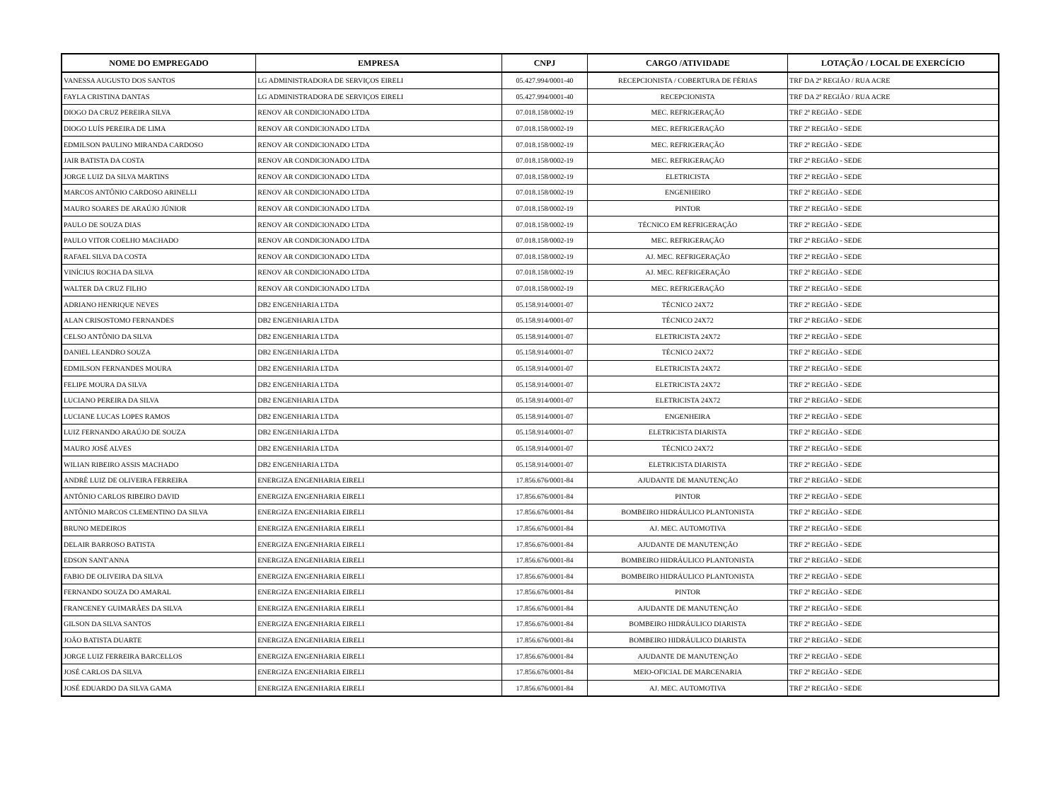| NOME DO EMPREGADO | EMPRESA | CNPJ | CARGO /ATIVIDADE | LOTAÇÃO / LOCAL DE EXERCÍCIO |
| --- | --- | --- | --- | --- |
| VANESSA AUGUSTO DOS SANTOS | LG ADMINISTRADORA DE SERVIÇOS EIRELI | 05.427.994/0001-40 | RECEPCIONISTA / COBERTURA DE FÉRIAS | TRF DA 2ª REGIÃO / RUA ACRE |
| FAYLA CRISTINA DANTAS | LG ADMINISTRADORA DE SERVIÇOS EIRELI | 05.427.994/0001-40 | RECEPCIONISTA | TRF DA 2ª REGIÃO / RUA ACRE |
| DIOGO DA CRUZ PEREIRA SILVA | RENOV AR CONDICIONADO LTDA | 07.018.158/0002-19 | MEC. REFRIGERAÇÃO | TRF 2ª REGIÃO - SEDE |
| DIOGO LUÍS PEREIRA DE LIMA | RENOV AR CONDICIONADO LTDA | 07.018.158/0002-19 | MEC. REFRIGERAÇÃO | TRF 2ª REGIÃO - SEDE |
| EDMILSON PAULINO MIRANDA CARDOSO | RENOV AR CONDICIONADO LTDA | 07.018.158/0002-19 | MEC. REFRIGERAÇÃO | TRF 2ª REGIÃO - SEDE |
| JAIR BATISTA DA COSTA | RENOV AR CONDICIONADO LTDA | 07.018.158/0002-19 | MEC. REFRIGERAÇÃO | TRF 2ª REGIÃO - SEDE |
| JORGE LUIZ DA SILVA MARTINS | RENOV AR CONDICIONADO LTDA | 07.018.158/0002-19 | ELETRICISTA | TRF 2ª REGIÃO - SEDE |
| MARCOS ANTÔNIO CARDOSO ARINELLI | RENOV AR CONDICIONADO LTDA | 07.018.158/0002-19 | ENGENHEIRO | TRF 2ª REGIÃO - SEDE |
| MAURO SOARES DE ARAÚJO JÚNIOR | RENOV AR CONDICIONADO LTDA | 07.018.158/0002-19 | PINTOR | TRF 2ª REGIÃO - SEDE |
| PAULO DE SOUZA DIAS | RENOV AR CONDICIONADO LTDA | 07.018.158/0002-19 | TÉCNICO EM REFRIGERAÇÃO | TRF 2ª REGIÃO - SEDE |
| PAULO VITOR COELHO MACHADO | RENOV AR CONDICIONADO LTDA | 07.018.158/0002-19 | MEC. REFRIGERAÇÃO | TRF 2ª REGIÃO - SEDE |
| RAFAEL SILVA DA COSTA | RENOV AR CONDICIONADO LTDA | 07.018.158/0002-19 | AJ. MEC. REFRIGERAÇÃO | TRF 2ª REGIÃO - SEDE |
| VINÍCIUS ROCHA DA SILVA | RENOV AR CONDICIONADO LTDA | 07.018.158/0002-19 | AJ. MEC. REFRIGERAÇÃO | TRF 2ª REGIÃO - SEDE |
| WALTER DA CRUZ FILHO | RENOV AR CONDICIONADO LTDA | 07.018.158/0002-19 | MEC. REFRIGERAÇÃO | TRF 2ª REGIÃO - SEDE |
| ADRIANO HENRIQUE NEVES | DB2 ENGENHARIA LTDA | 05.158.914/0001-07 | TÉCNICO 24X72 | TRF 2ª REGIÃO - SEDE |
| ALAN CRISOSTOMO FERNANDES | DB2 ENGENHARIA LTDA | 05.158.914/0001-07 | TÉCNICO 24X72 | TRF 2ª REGIÃO - SEDE |
| CELSO ANTÔNIO DA SILVA | DB2 ENGENHARIA LTDA | 05.158.914/0001-07 | ELETRICISTA 24X72 | TRF 2ª REGIÃO - SEDE |
| DANIEL LEANDRO SOUZA | DB2 ENGENHARIA LTDA | 05.158.914/0001-07 | TÉCNICO 24X72 | TRF 2ª REGIÃO - SEDE |
| EDMILSON FERNANDES MOURA | DB2 ENGENHARIA LTDA | 05.158.914/0001-07 | ELETRICISTA 24X72 | TRF 2ª REGIÃO - SEDE |
| FELIPE MOURA DA SILVA | DB2 ENGENHARIA LTDA | 05.158.914/0001-07 | ELETRICISTA 24X72 | TRF 2ª REGIÃO - SEDE |
| LUCIANO PEREIRA DA SILVA | DB2 ENGENHARIA LTDA | 05.158.914/0001-07 | ELETRICISTA 24X72 | TRF 2ª REGIÃO - SEDE |
| LUCIANE LUCAS LOPES RAMOS | DB2 ENGENHARIA LTDA | 05.158.914/0001-07 | ENGENHEIRA | TRF 2ª REGIÃO - SEDE |
| LUIZ FERNANDO ARAÚJO DE SOUZA | DB2 ENGENHARIA LTDA | 05.158.914/0001-07 | ELETRICISTA DIARISTA | TRF 2ª REGIÃO - SEDE |
| MAURO JOSÉ ALVES | DB2 ENGENHARIA LTDA | 05.158.914/0001-07 | TÉCNICO 24X72 | TRF 2ª REGIÃO - SEDE |
| WILIAN RIBEIRO ASSIS MACHADO | DB2 ENGENHARIA LTDA | 05.158.914/0001-07 | ELETRICISTA DIARISTA | TRF 2ª REGIÃO - SEDE |
| ANDRÉ LUIZ DE OLIVEIRA FERREIRA | ENERGIZA ENGENHARIA EIRELI | 17.856.676/0001-84 | AJUDANTE DE MANUTENÇÃO | TRF 2ª REGIÃO - SEDE |
| ANTÔNIO CARLOS RIBEIRO DAVID | ENERGIZA ENGENHARIA EIRELI | 17.856.676/0001-84 | PINTOR | TRF 2ª REGIÃO - SEDE |
| ANTÔNIO MARCOS CLEMENTINO DA SILVA | ENERGIZA ENGENHARIA EIRELI | 17.856.676/0001-84 | BOMBEIRO HIDRÁULICO PLANTONISTA | TRF 2ª REGIÃO - SEDE |
| BRUNO MEDEIROS | ENERGIZA ENGENHARIA EIRELI | 17.856.676/0001-84 | AJ. MEC. AUTOMOTIVA | TRF 2ª REGIÃO - SEDE |
| DELAIR BARROSO BATISTA | ENERGIZA ENGENHARIA EIRELI | 17.856.676/0001-84 | AJUDANTE DE MANUTENÇÃO | TRF 2ª REGIÃO - SEDE |
| EDSON SANT'ANNA | ENERGIZA ENGENHARIA EIRELI | 17.856.676/0001-84 | BOMBEIRO HIDRÁULICO PLANTONISTA | TRF 2ª REGIÃO - SEDE |
| FABIO DE OLIVEIRA DA SILVA | ENERGIZA ENGENHARIA EIRELI | 17.856.676/0001-84 | BOMBEIRO HIDRÁULICO PLANTONISTA | TRF 2ª REGIÃO - SEDE |
| FERNANDO SOUZA DO AMARAL | ENERGIZA ENGENHARIA EIRELI | 17.856.676/0001-84 | PINTOR | TRF 2ª REGIÃO - SEDE |
| FRANCENEY GUIMARÃES DA SILVA | ENERGIZA ENGENHARIA EIRELI | 17.856.676/0001-84 | AJUDANTE DE MANUTENÇÃO | TRF 2ª REGIÃO - SEDE |
| GILSON DA SILVA SANTOS | ENERGIZA ENGENHARIA EIRELI | 17.856.676/0001-84 | BOMBEIRO HIDRÁULICO DIARISTA | TRF 2ª REGIÃO - SEDE |
| JOÃO BATISTA DUARTE | ENERGIZA ENGENHARIA EIRELI | 17.856.676/0001-84 | BOMBEIRO HIDRÁULICO DIARISTA | TRF 2ª REGIÃO - SEDE |
| JORGE LUIZ FERREIRA BARCELLOS | ENERGIZA ENGENHARIA EIRELI | 17.856.676/0001-84 | AJUDANTE DE MANUTENÇÃO | TRF 2ª REGIÃO - SEDE |
| JOSÉ CARLOS DA SILVA | ENERGIZA ENGENHARIA EIRELI | 17.856.676/0001-84 | MEIO-OFICIAL DE MARCENARIA | TRF 2ª REGIÃO - SEDE |
| JOSÉ EDUARDO DA SILVA GAMA | ENERGIZA ENGENHARIA EIRELI | 17.856.676/0001-84 | AJ. MEC. AUTOMOTIVA | TRF 2ª REGIÃO - SEDE |